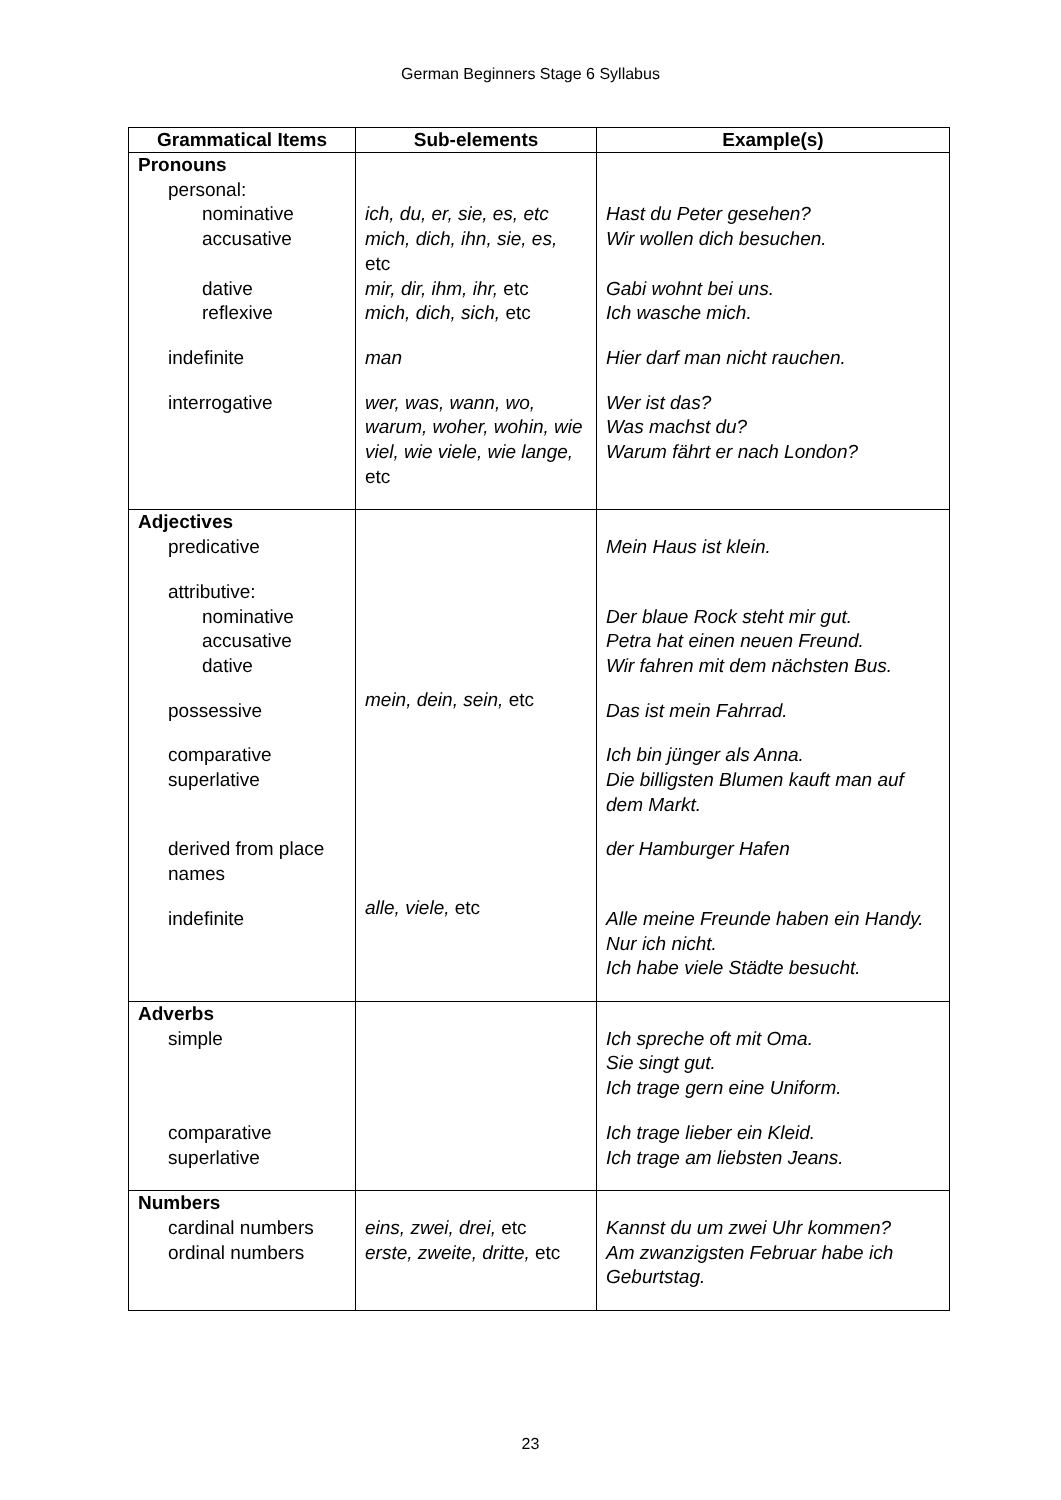German Beginners Stage 6 Syllabus
| Grammatical Items | Sub-elements | Example(s) |
| --- | --- | --- |
| Pronouns personal: nominative accusative dative reflexive indefinite interrogative | ich, du, er, sie, es, etc mich, dich, ihn, sie, es, etc mir, dir, ihm, ihr, etc mich, dich, sich, etc man wer, was, wann, wo, warum, woher, wohin, wie viel, wie viele, wie lange, etc | Hast du Peter gesehen? Wir wollen dich besuchen. Gabi wohnt bei uns. Ich wasche mich. Hier darf man nicht rauchen. Wer ist das? Was machst du? Warum fährt er nach London? |
| Adjectives predicative attributive: nominative accusative dative possessive comparative superlative derived from place names indefinite | mein, dein, sein, etc alle, viele, etc | Mein Haus ist klein. Der blaue Rock steht mir gut. Petra hat einen neuen Freund. Wir fahren mit dem nächsten Bus. Das ist mein Fahrrad. Ich bin jünger als Anna. Die billigsten Blumen kauft man auf dem Markt. der Hamburger Hafen Alle meine Freunde haben ein Handy. Nur ich nicht. Ich habe viele Städte besucht. |
| Adverbs simple comparative superlative | | Ich spreche oft mit Oma. Sie singt gut. Ich trage gern eine Uniform. Ich trage lieber ein Kleid. Ich trage am liebsten Jeans. |
| Numbers cardinal numbers ordinal numbers | eins, zwei, drei, etc erste, zweite, dritte, etc | Kannst du um zwei Uhr kommen? Am zwanzigsten Februar habe ich Geburtstag. |
23